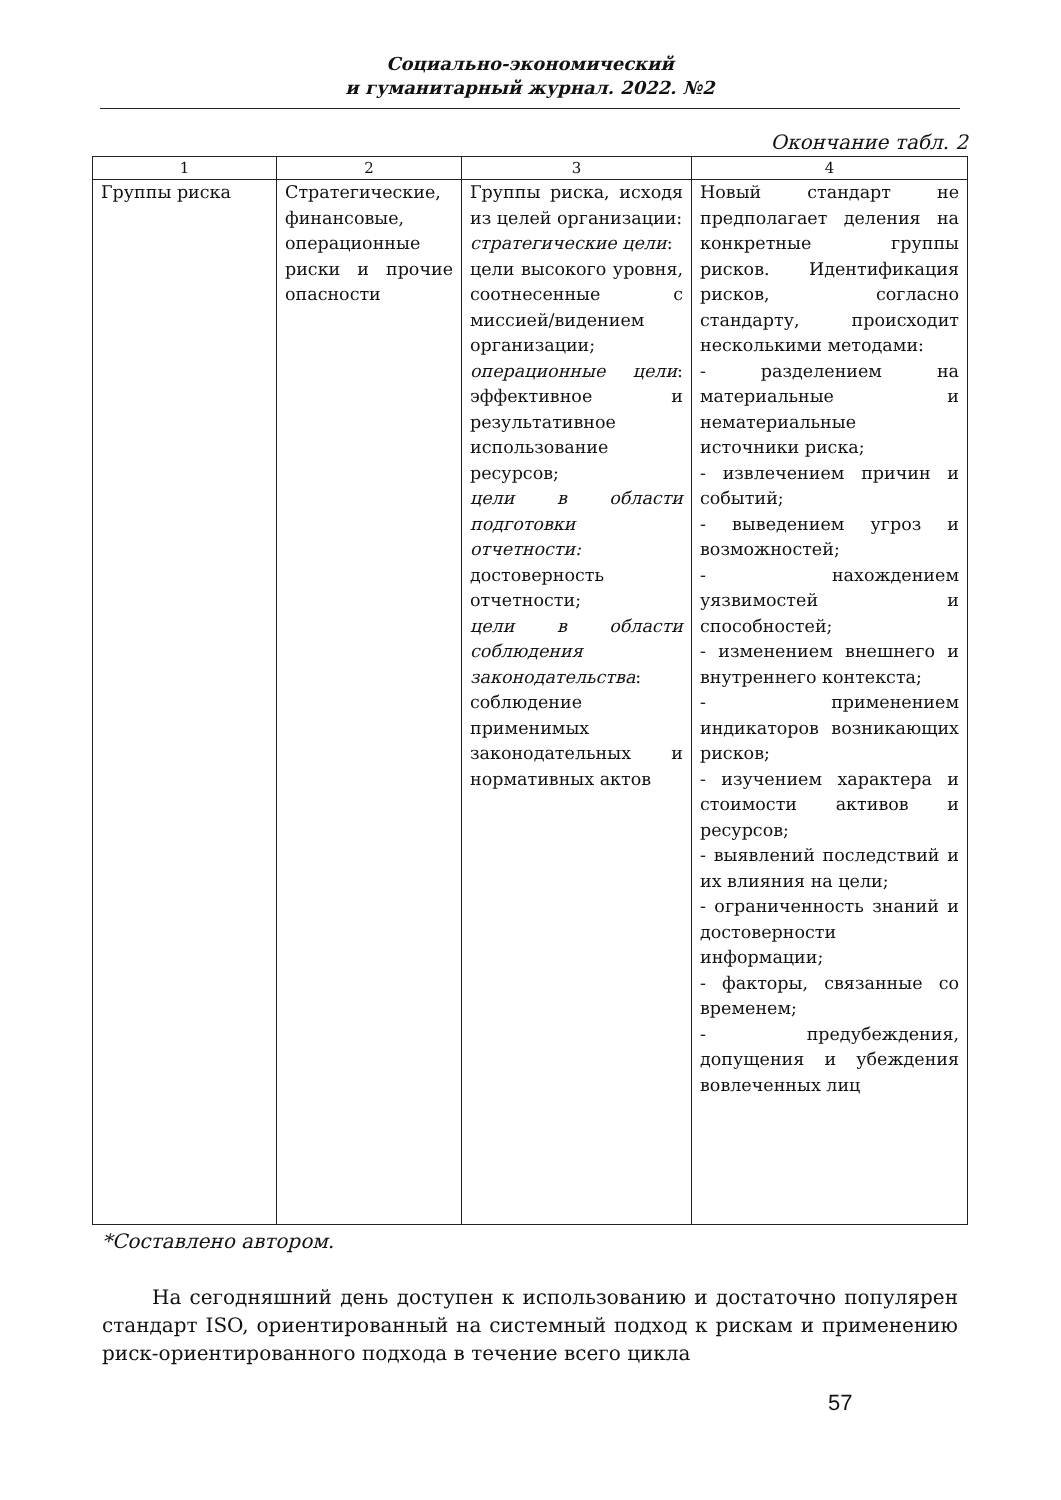Социально-экономический
и гуманитарный журнал. 2022. №2
Окончание табл. 2
| 1 | 2 | 3 | 4 |
| --- | --- | --- | --- |
| Группы риска | Стратегические, финансовые, операционные риски и прочие опасности | Группы риска, исходя из целей организации: стратегические цели : цели высокого уровня, соотнесенные с миссией/видением организации; операционные цели : эффективное и результативное использование ресурсов; цели в области подготовки отчетности: достоверность отчетности; цели в области соблюдения законодательства : соблюдение применимых законодательных и нормативных актов | Новый стандарт не предполагает деления на конкретные группы рисков. Идентификация рисков, согласно стандарту, происходит несколькими методами: - разделением на материальные и нематериальные источники риска; - извлечением причин и событий; - выведением угроз и возможностей; - нахождением уязвимостей и способностей; - изменением внешнего и внутреннего контекста; - применением индикаторов возникающих рисков; - изучением характера и стоимости активов и ресурсов; - выявлений последствий и их влияния на цели; - ограниченность знаний и достоверности информации; - факторы, связанные со временем; - предубеждения, допущения и убеждения вовлеченных лиц |
*Составлено автором.
На сегодняшний день доступен к использованию и достаточно популярен стандарт ISO, ориентированный на системный подход к рискам и применению риск-ориентированного подхода в течение всего цикла
57